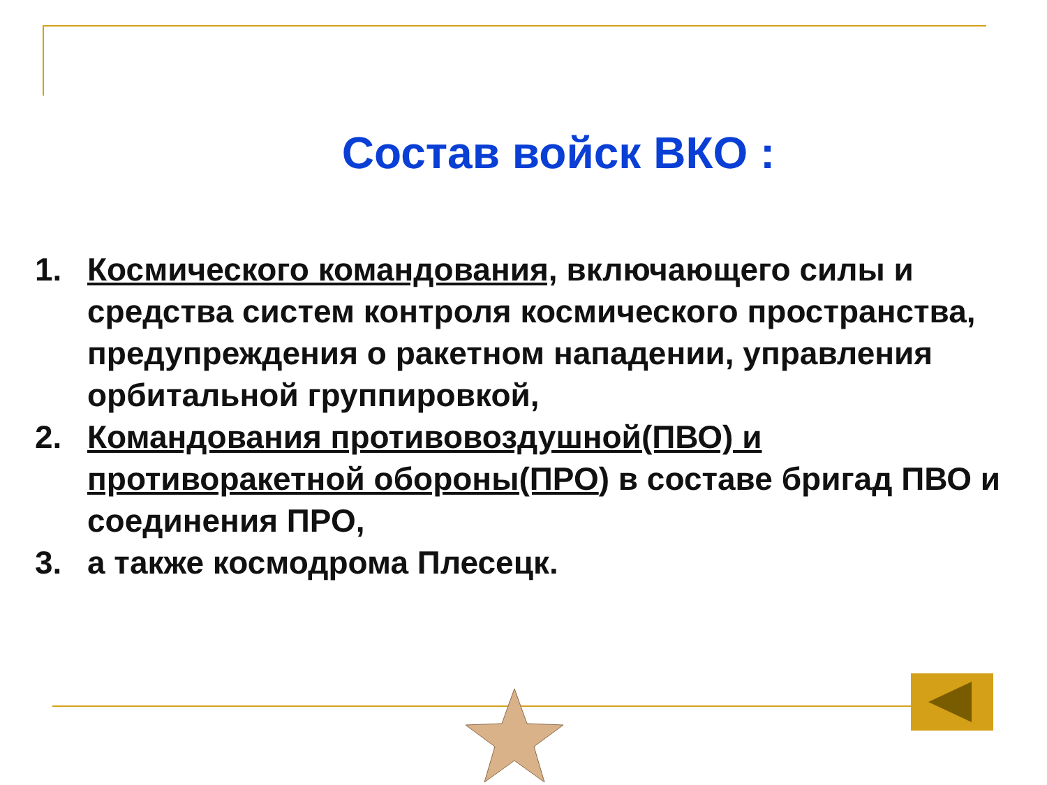Состав войск ВКО :
1. Космического командования, включающего силы и средства систем контроля космического пространства, предупреждения о ракетном нападении, управления орбитальной группировкой,
2. Командования противовоздушной(ПВО) и противоракетной обороны(ПРО) в составе бригад ПВО и соединения ПРО,
3. а также космодрома Плесецк.